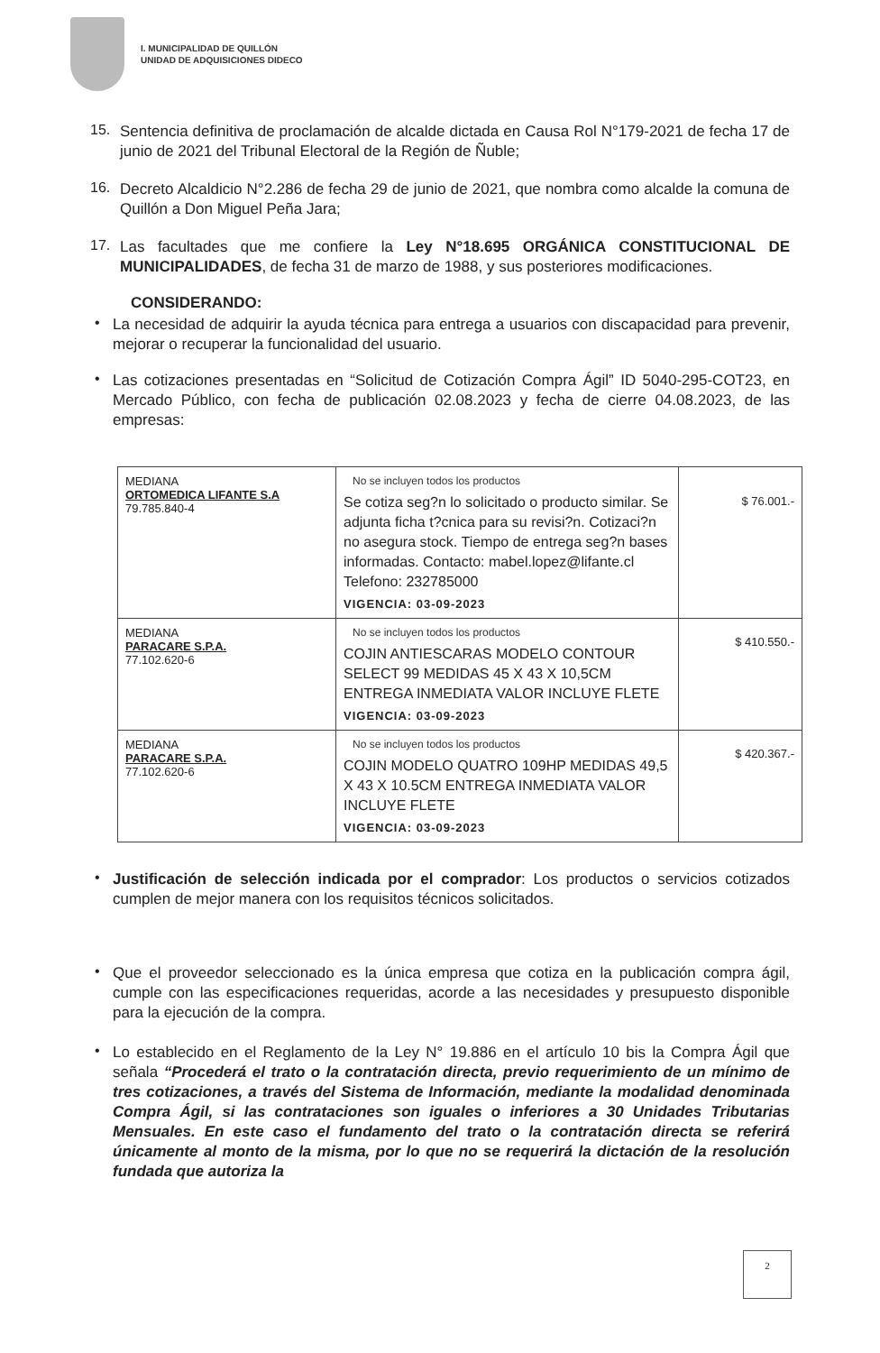I. MUNICIPALIDAD DE QUILLÓN
UNIDAD DE ADQUISICIONES DIDECO
15.
Sentencia definitiva de proclamación de alcalde dictada en Causa Rol N°179-2021 de fecha 17 de junio de 2021 del Tribunal Electoral de la Región de Ñuble;
16.
Decreto Alcaldicio N°2.286 de fecha 29 de junio de 2021, que nombra como alcalde la comuna de Quillón a Don Miguel Peña Jara;
17.
Las facultades que me confiere la Ley N°18.695 ORGÁNICA CONSTITUCIONAL DE MUNICIPALIDADES, de fecha 31 de marzo de 1988, y sus posteriores modificaciones.
CONSIDERANDO:
•
La necesidad de adquirir la ayuda técnica para entrega a usuarios con discapacidad para prevenir, mejorar o recuperar la funcionalidad del usuario.
•
Las cotizaciones presentadas en “Solicitud de Cotización Compra Ágil” ID 5040-295-COT23, en Mercado Público, con fecha de publicación 02.08.2023 y fecha de cierre 04.08.2023, de las empresas:
| MEDIANA ORTOMEDICA LIFANTE S.A 79.785.840-4 | No se incluyen todos los productos Se cotiza seg?n lo solicitado o producto similar. Se adjunta ficha t?cnica para su revisi?n. Cotizaci?n no asegura stock. Tiempo de entrega seg?n bases informadas. Contacto: mabel.lopez@lifante.cl Telefono: 232785000 VIGENCIA: 03-09-2023 | $ 76.001.- |
| MEDIANA PARACARE S.P.A. 77.102.620-6 | No se incluyen todos los productos COJIN ANTIESCARAS MODELO CONTOUR SELECT 99 MEDIDAS 45 X 43 X 10,5CM ENTREGA INMEDIATA VALOR INCLUYE FLETE VIGENCIA: 03-09-2023 | $ 410.550.- |
| MEDIANA PARACARE S.P.A. 77.102.620-6 | No se incluyen todos los productos COJIN MODELO QUATRO 109HP MEDIDAS 49,5 X 43 X 10.5CM ENTREGA INMEDIATA VALOR INCLUYE FLETE VIGENCIA: 03-09-2023 | $ 420.367.- |
•
Justificación de selección indicada por el comprador: Los productos o servicios cotizados cumplen de mejor manera con los requisitos técnicos solicitados.
•
Que el proveedor seleccionado es la única empresa que cotiza en la publicación compra ágil, cumple con las especificaciones requeridas, acorde a las necesidades y presupuesto disponible para la ejecución de la compra.
•
Lo establecido en el Reglamento de la Ley N° 19.886 en el artículo 10 bis la Compra Ágil que señala “Procederá el trato o la contratación directa, previo requerimiento de un mínimo de tres cotizaciones, a través del Sistema de Información, mediante la modalidad denominada Compra Ágil, si las contrataciones son iguales o inferiores a 30 Unidades Tributarias Mensuales. En este caso el fundamento del trato o la contratación directa se referirá únicamente al monto de la misma, por lo que no se requerirá la dictación de la resolución fundada que autoriza la
2